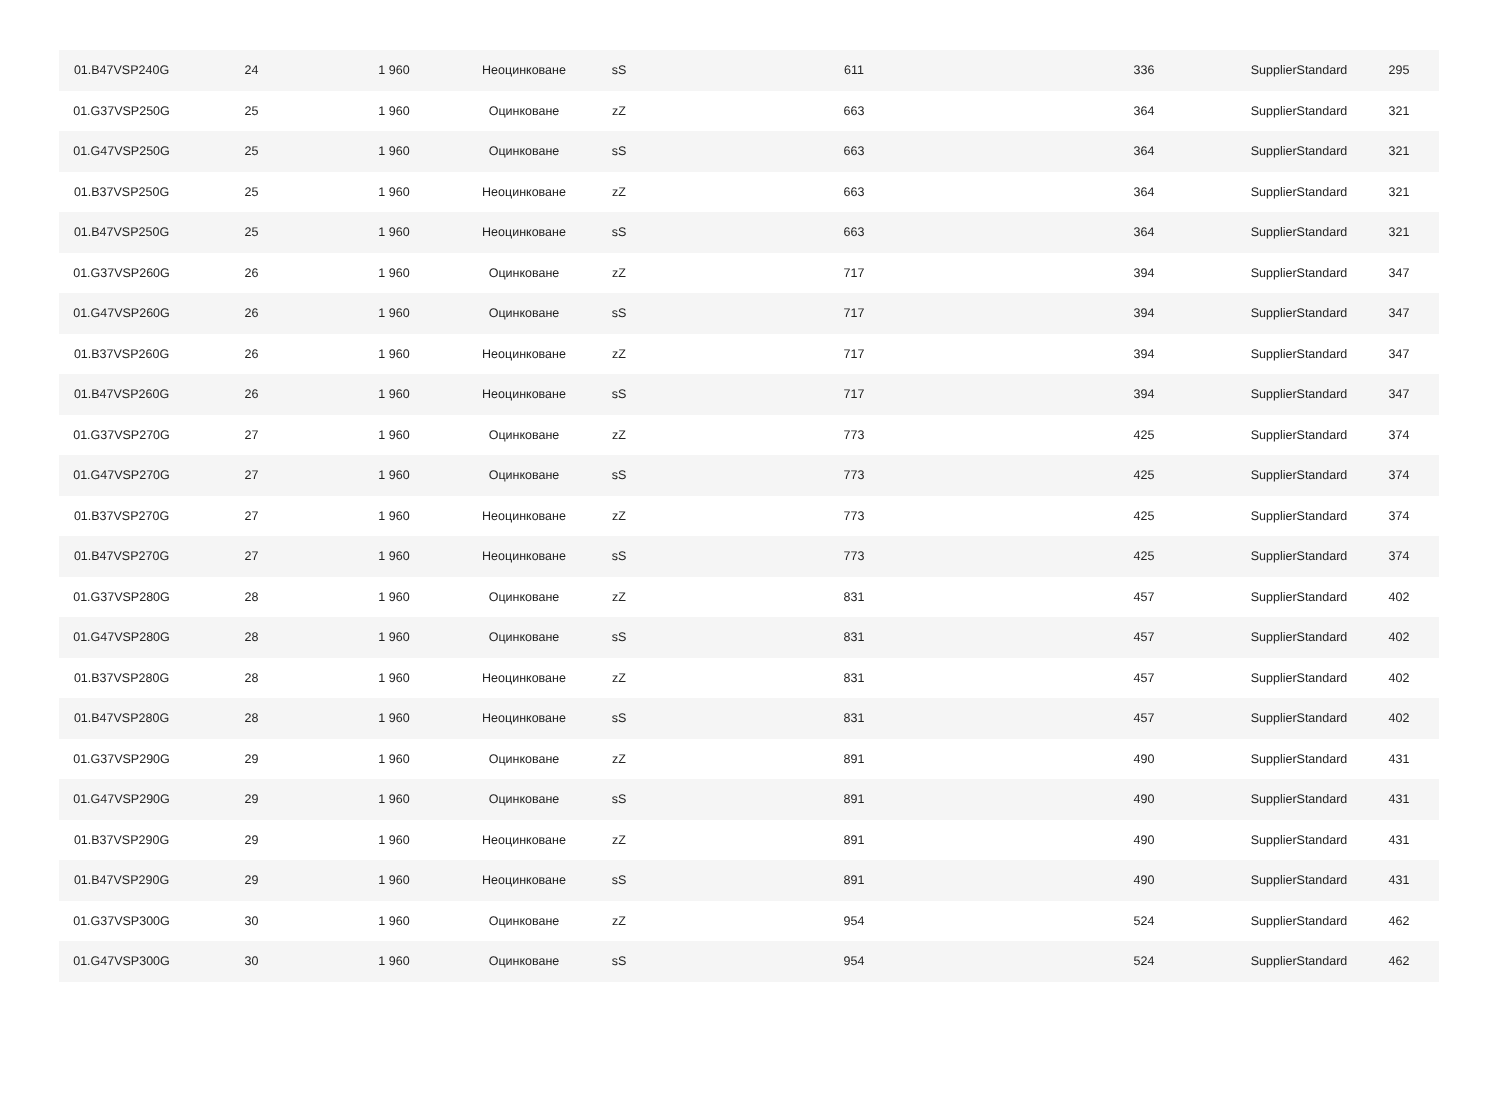| 01.B47VSP240G | 24 | 1 960 | Неоцинковане | sS | 611 | 336 | SupplierStandard | 295 |
| 01.G37VSP250G | 25 | 1 960 | Оцинковане | zZ | 663 | 364 | SupplierStandard | 321 |
| 01.G47VSP250G | 25 | 1 960 | Оцинковане | sS | 663 | 364 | SupplierStandard | 321 |
| 01.B37VSP250G | 25 | 1 960 | Неоцинковане | zZ | 663 | 364 | SupplierStandard | 321 |
| 01.B47VSP250G | 25 | 1 960 | Неоцинковане | sS | 663 | 364 | SupplierStandard | 321 |
| 01.G37VSP260G | 26 | 1 960 | Оцинковане | zZ | 717 | 394 | SupplierStandard | 347 |
| 01.G47VSP260G | 26 | 1 960 | Оцинковане | sS | 717 | 394 | SupplierStandard | 347 |
| 01.B37VSP260G | 26 | 1 960 | Неоцинковане | zZ | 717 | 394 | SupplierStandard | 347 |
| 01.B47VSP260G | 26 | 1 960 | Неоцинковане | sS | 717 | 394 | SupplierStandard | 347 |
| 01.G37VSP270G | 27 | 1 960 | Оцинковане | zZ | 773 | 425 | SupplierStandard | 374 |
| 01.G47VSP270G | 27 | 1 960 | Оцинковане | sS | 773 | 425 | SupplierStandard | 374 |
| 01.B37VSP270G | 27 | 1 960 | Неоцинковане | zZ | 773 | 425 | SupplierStandard | 374 |
| 01.B47VSP270G | 27 | 1 960 | Неоцинковане | sS | 773 | 425 | SupplierStandard | 374 |
| 01.G37VSP280G | 28 | 1 960 | Оцинковане | zZ | 831 | 457 | SupplierStandard | 402 |
| 01.G47VSP280G | 28 | 1 960 | Оцинковане | sS | 831 | 457 | SupplierStandard | 402 |
| 01.B37VSP280G | 28 | 1 960 | Неоцинковане | zZ | 831 | 457 | SupplierStandard | 402 |
| 01.B47VSP280G | 28 | 1 960 | Неоцинковане | sS | 831 | 457 | SupplierStandard | 402 |
| 01.G37VSP290G | 29 | 1 960 | Оцинковане | zZ | 891 | 490 | SupplierStandard | 431 |
| 01.G47VSP290G | 29 | 1 960 | Оцинковане | sS | 891 | 490 | SupplierStandard | 431 |
| 01.B37VSP290G | 29 | 1 960 | Неоцинковане | zZ | 891 | 490 | SupplierStandard | 431 |
| 01.B47VSP290G | 29 | 1 960 | Неоцинковане | sS | 891 | 490 | SupplierStandard | 431 |
| 01.G37VSP300G | 30 | 1 960 | Оцинковане | zZ | 954 | 524 | SupplierStandard | 462 |
| 01.G47VSP300G | 30 | 1 960 | Оцинковане | sS | 954 | 524 | SupplierStandard | 462 |